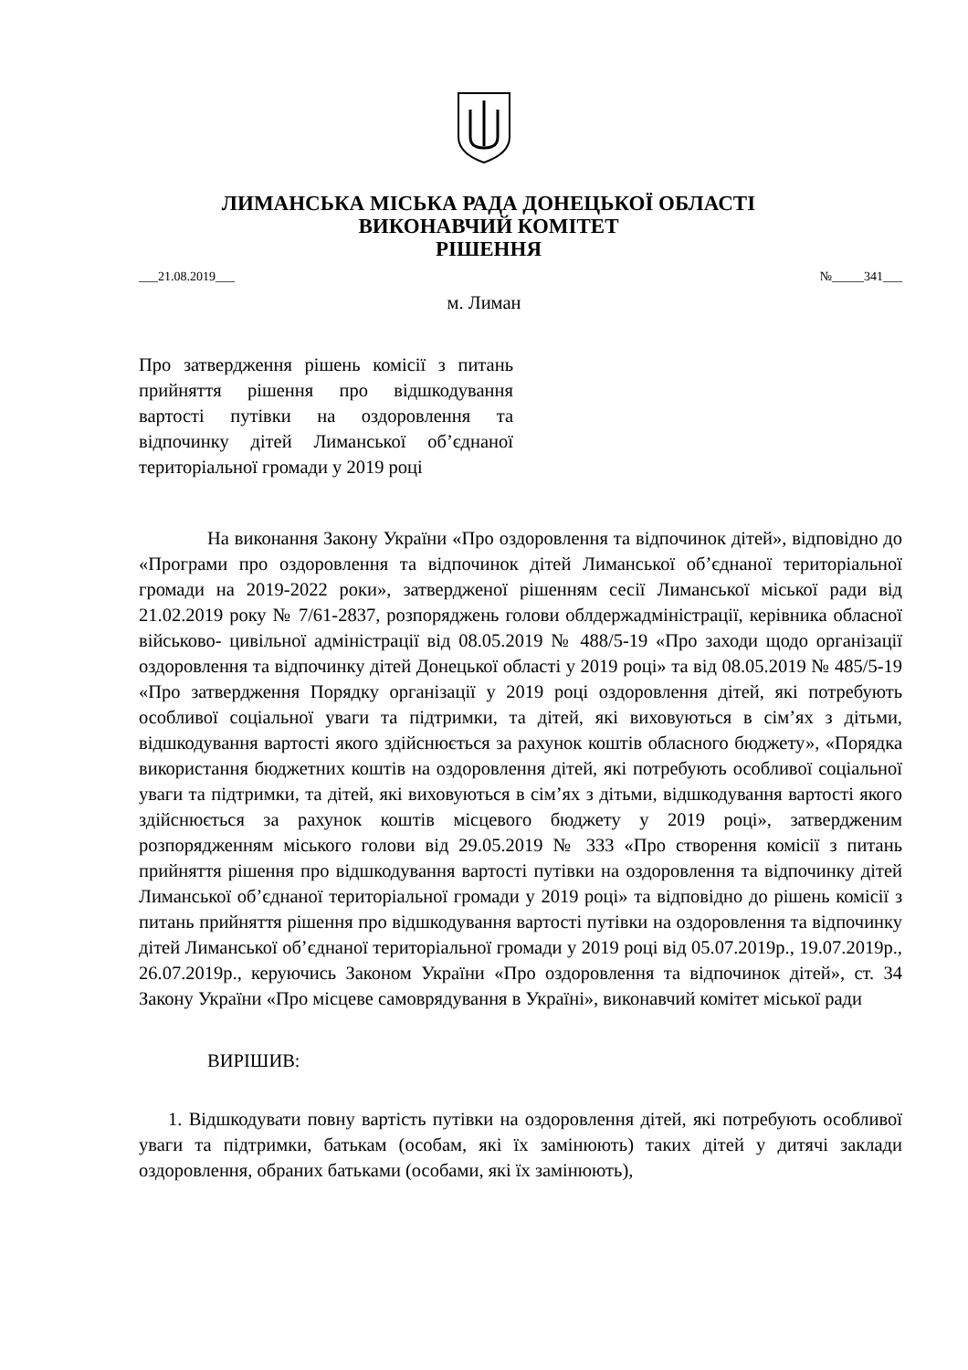ЛИМАНСЬКА МІСЬКА РАДА ДОНЕЦЬКОЇ ОБЛАСТІ
ВИКОНАВЧИЙ КОМІТЕТ
РІШЕННЯ
___21.08.2019___ №_____341___
м. Лиман
Про затвердження рішень комісії з питань прийняття рішення про відшкодування вартості путівки на оздоровлення та відпочинку дітей Лиманської об’єднаної територіальної громади у 2019 році
На виконання Закону України «Про оздоровлення та відпочинок дітей», відповідно до «Програми про оздоровлення та відпочинок дітей Лиманської об’єднаної територіальної громади на 2019-2022 роки», затвердженої рішенням сесії Лиманської міської ради від 21.02.2019 року № 7/61-2837, розпоряджень голови облдержадміністрації, керівника обласної військово- цивільної адміністрації від 08.05.2019 № 488/5-19 «Про заходи щодо організації оздоровлення та відпочинку дітей Донецької області у 2019 році» та від 08.05.2019 № 485/5-19 «Про затвердження Порядку організації у 2019 році оздоровлення дітей, які потребують особливої соціальної уваги та підтримки, та дітей, які виховуються в сім’ях з дітьми, відшкодування вартості якого здійснюється за рахунок коштів обласного бюджету», «Порядка використання бюджетних коштів на оздоровлення дітей, які потребують особливої соціальної уваги та підтримки, та дітей, які виховуються в сім’ях з дітьми, відшкодування вартості якого здійснюється за рахунок коштів місцевого бюджету у 2019 році», затвердженим розпорядженням міського голови від 29.05.2019 № 333 «Про створення комісії з питань прийняття рішення про відшкодування вартості путівки на оздоровлення та відпочинку дітей Лиманської об’єднаної територіальної громади у 2019 році» та відповідно до рішень комісії з питань прийняття рішення про відшкодування вартості путівки на оздоровлення та відпочинку дітей Лиманської об’єднаної територіальної громади у 2019 році від 05.07.2019р., 19.07.2019р., 26.07.2019р., керуючись Законом України «Про оздоровлення та відпочинок дітей», ст. 34 Закону України «Про місцеве самоврядування в Україні», виконавчий комітет міської ради
ВИРІШИВ:
1. Відшкодувати повну вартість путівки на оздоровлення дітей, які потребують особливої уваги та підтримки, батькам (особам, які їх замінюють) таких дітей у дитячі заклади оздоровлення, обраних батьками (особами, які їх замінюють),